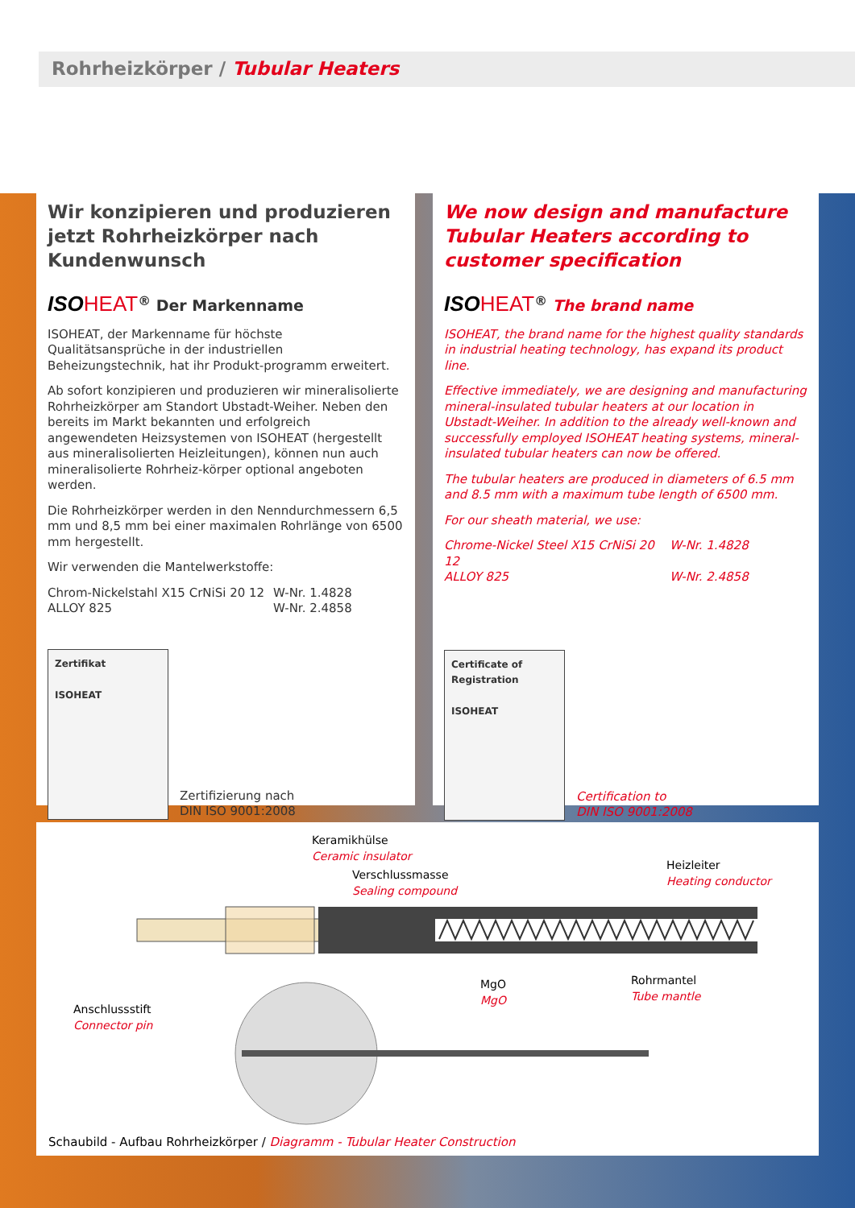Rohrheizkörper / Tubular Heaters
Wir konzipieren und produzieren jetzt Rohrheizkörper nach Kundenwunsch
ISOHEAT<sup>®</sup> Der Markenname
ISOHEAT, der Markenname für höchste Qualitätsansprüche in der industriellen Beheizungstechnik, hat ihr Produkt-programm erweitert.
Ab sofort konzipieren und produzieren wir mineralisolierte Rohrheizkörper am Standort Ubstadt-Weiher. Neben den bereits im Markt bekannten und erfolgreich angewendeten Heizsystemen von ISOHEAT (hergestellt aus mineralisolierten Heizleitungen), können nun auch mineralisolierte Rohrheiz-körper optional angeboten werden.
Die Rohrheizkörper werden in den Nenndurchmessern 6,5 mm und 8,5 mm bei einer maximalen Rohrlänge von 6500 mm hergestellt.
Wir verwenden die Mantelwerkstoffe:
Chrom-Nickelstahl X15 CrNiSi 20 12 W-Nr. 1.4828
ALLOY 825 W-Nr. 2.4858
Zertifikat
ISOHEAT
Zertifizierung nach
DIN ISO 9001:2008
We now design and manufacture Tubular Heaters according to customer specification
ISOHEAT<sup>®</sup> The brand name
ISOHEAT, the brand name for the highest quality standards in industrial heating technology, has expand its product line.
Effective immediately, we are designing and manufacturing mineral-insulated tubular heaters at our location in Ubstadt-Weiher. In addition to the already well-known and successfully employed ISOHEAT heating systems, mineral-insulated tubular heaters can now be offered.
The tubular heaters are produced in diameters of 6.5 mm and 8.5 mm with a maximum tube length of 6500 mm.
For our sheath material, we use:
Chrome-Nickel Steel X15 CrNiSi 20 12 W-Nr. 1.4828
ALLOY 825 W-Nr. 2.4858
Certificate of Registration
ISOHEAT
Certification to
DIN ISO 9001:2008
Keramikhülse
Ceramic insulator
Verschlussmasse
Sealing compound
Heizleiter
Heating conductor
Anschlussstift
Connector pin
MgO
MgO
Rohrmantel
Tube mantle
Schaubild - Aufbau Rohrheizkörper / Diagramm - Tubular Heater Construction